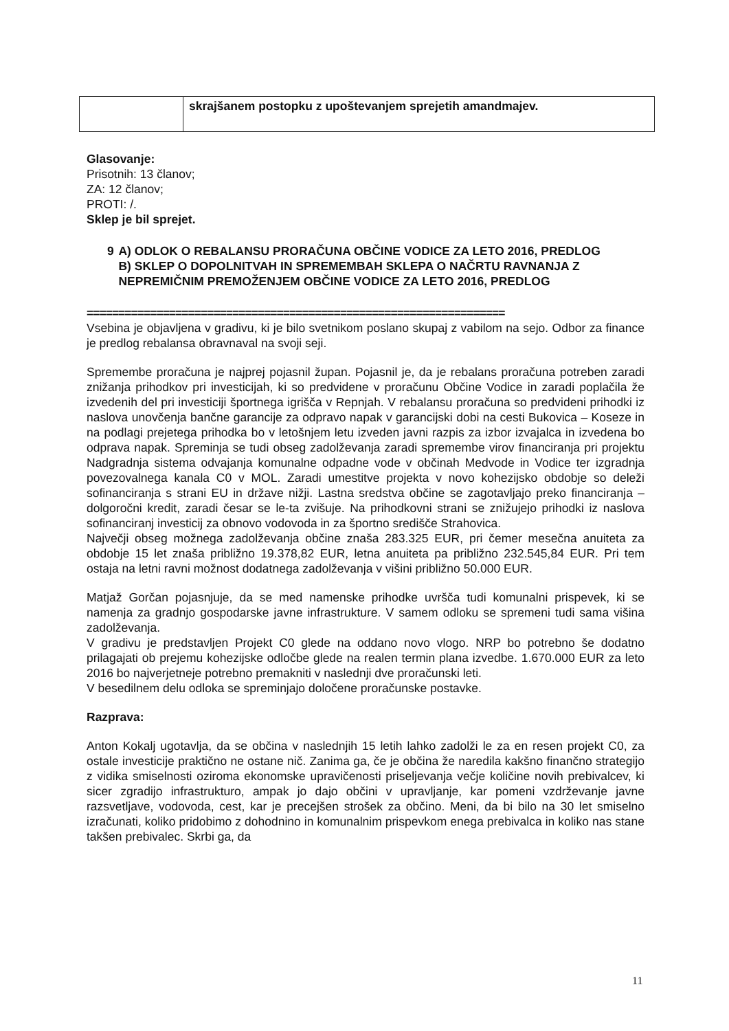| | skrajšanem postopku z upoštevanjem sprejetih amandmajev. |
Glasovanje:
Prisotnih: 13 članov;
ZA: 12 članov;
PROTI: /.
Sklep je bil sprejet.
9 A) ODLOK O REBALANSU PRORAČUNA OBČINE VODICE ZA LETO 2016, PREDLOG
B) SKLEP O DOPOLNITVAH IN SPREMEMBAH SKLEPA O NAČRTU RAVNANJA Z NEPREMIČNIM PREMOŽENJEM OBČINE VODICE ZA LETO 2016, PREDLOG
==================================================================
Vsebina je objavljena v gradivu, ki je bilo svetnikom poslano skupaj z vabilom na sejo. Odbor za finance je predlog rebalansa obravnaval na svoji seji.
Spremembe proračuna je najprej pojasnil župan. Pojasnil je, da je rebalans proračuna potreben zaradi znižanja prihodkov pri investicijah, ki so predvidene v proračunu Občine Vodice in zaradi poplačila že izvedenih del pri investiciji športnega igrišča v Repnjah. V rebalansu proračuna so predvideni prihodki iz naslova unovčenja bančne garancije za odpravo napak v garancijski dobi na cesti Bukovica – Koseze in na podlagi prejetega prihodka bo v letošnjem letu izveden javni razpis za izbor izvajalca in izvedena bo odprava napak. Spreminja se tudi obseg zadolževanja zaradi spremembe virov financiranja pri projektu Nadgradnja sistema odvajanja komunalne odpadne vode v občinah Medvode in Vodice ter izgradnja povezovalnega kanala C0 v MOL. Zaradi umestitve projekta v novo kohezijsko obdobje so deleži sofinanciranja s strani EU in države nižji. Lastna sredstva občine se zagotavljajo preko financiranja – dolgoročni kredit, zaradi česar se le-ta zvišuje. Na prihodkovni strani se znižujejo prihodki iz naslova sofinanciranj investicij za obnovo vodovoda in za športno središče Strahovica.
Največji obseg možnega zadolževanja občine znaša 283.325 EUR, pri čemer mesečna anuiteta za obdobje 15 let znaša približno 19.378,82 EUR, letna anuiteta pa približno 232.545,84 EUR. Pri tem ostaja na letni ravni možnost dodatnega zadolževanja v višini približno 50.000 EUR.
Matjaž Gorčan pojasnjuje, da se med namenske prihodke uvršča tudi komunalni prispevek, ki se namenja za gradnjo gospodarske javne infrastrukture. V samem odloku se spremeni tudi sama višina zadolževanja.
V gradivu je predstavljen Projekt C0 glede na oddano novo vlogo. NRP bo potrebno še dodatno prilagajati ob prejemu kohezijske odločbe glede na realen termin plana izvedbe. 1.670.000 EUR za leto 2016 bo najverjetneje potrebno premakniti v naslednji dve proračunski leti.
V besedilnem delu odloka se spreminjajo določene proračunske postavke.
Razprava:
Anton Kokalj ugotavlja, da se občina v naslednjih 15 letih lahko zadolži le za en resen projekt C0, za ostale investicije praktično ne ostane nič. Zanima ga, če je občina že naredila kakšno finančno strategijo z vidika smiselnosti oziroma ekonomske upravičenosti priseljevanja večje količine novih prebivalcev, ki sicer zgradijo infrastrukturo, ampak jo dajo občini v upravljanje, kar pomeni vzdrževanje javne razsvetljave, vodovoda, cest, kar je precejšen strošek za občino. Meni, da bi bilo na 30 let smiselno izračunati, koliko pridobimo z dohodnino in komunalnim prispevkom enega prebivalca in koliko nas stane takšen prebivalec. Skrbi ga, da
11